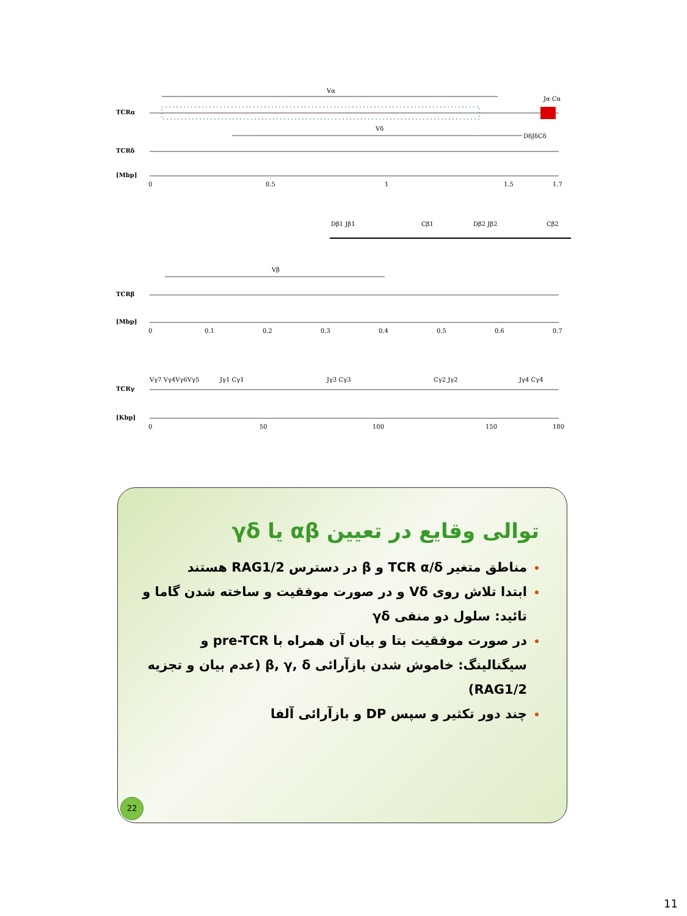TCRα
Vα
Jα Cα
TCRδ
Vδ
DδJδCδ
[Mbp]
0
0.5
1
1.5
1.7
Dβ1 Jβ1
Cβ1
Dβ2 Jβ2
Cβ2
TCRβ
Vβ
[Mbp]
0
0.1
0.2
0.3
0.4
0.5
0.6
0.7
Vγ7 Vγ4Vγ6Vγ5
Jγ1 Cγ1
Jγ3 Cγ3
Cγ2 Jγ2
Jγ4 Cγ4
TCRγ
[Kbp]
0
50
100
150
180
توالی وقایع در تعیین αβ یا γδ
مناطق متغیر TCR α/δ و β در دسترس RAG1/2 هستند
ابتدا تلاش روی Vδ و در صورت موفقیت و ساخته شدن گاما و تائید: سلول دو منفی γδ
در صورت موفقیت بتا و بیان آن همراه با pre-TCR و سیگنالینگ: خاموش شدن بازآرائی β, γ, δ (عدم بیان و تجزیه RAG1/2)
چند دور تکثیر و سپس DP و بازآرائی آلفا
22
11